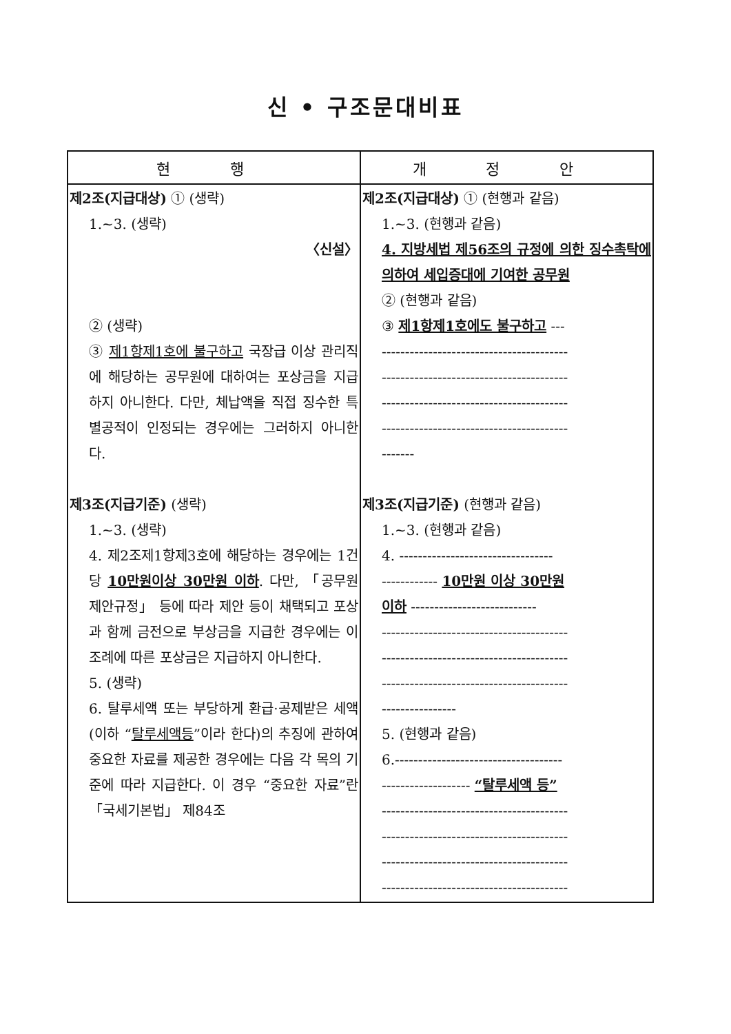신 • 구조문대비표
| 현 행 | 개 정 안 |
| --- | --- |
| 제2조(지급대상) ① (생략) 1.~3. (생략) 〈신설〉 ② (생략) ③ 제1항제1호에 불구하고 국장급 이상 관리직에 해당하는 공무원에 대하여는 포상금을 지급하지 아니한다. 다만, 체납액을 직접 징수한 특별공적이 인정되는 경우에는 그러하지 아니한다. 제3조(지급기준) (생략) 1.~3. (생략) 4. 제2조제1항제3호에 해당하는 경우에는 1건당 10만원이상 30만원 이하 . 다만, 「공무원제안규정」 등에 따라 제안 등이 채택되고 포상과 함께 금전으로 부상금을 지급한 경우에는 이 조례에 따른 포상금은 지급하지 아니한다. 5. (생략) 6. 탈루세액 또는 부당하게 환급·공제받은 세액(이하 “ 탈루세액등 ”이라 한다)의 추징에 관하여 중요한 자료를 제공한 경우에는 다음 각 목의 기준에 따라 지급한다. 이 경우 “중요한 자료”란 「국세기본법」 제84조 | 제2조(지급대상) ① (현행과 같음) 1.~3. (현행과 같음) 4. 지방세법 제56조의 규정에 의한 징수촉탁에 의하여 세입증대에 기여한 공무원 ② (현행과 같음) ③ 제1항제1호에도 불구하고 --- ---------------------------------------- ---------------------------------------- ---------------------------------------- ---------------------------------------- ------- 제3조(지급기준) (현행과 같음) 1.~3. (현행과 같음) 4. --------------------------------- ------------ 10만원 이상 30만원 이하 --------------------------- ---------------------------------------- ---------------------------------------- ---------------------------------------- ---------------- 5. (현행과 같음) 6.------------------------------------ ------------------- “탈루세액 등” ---------------------------------------- ---------------------------------------- ---------------------------------------- ---------------------------------------- |